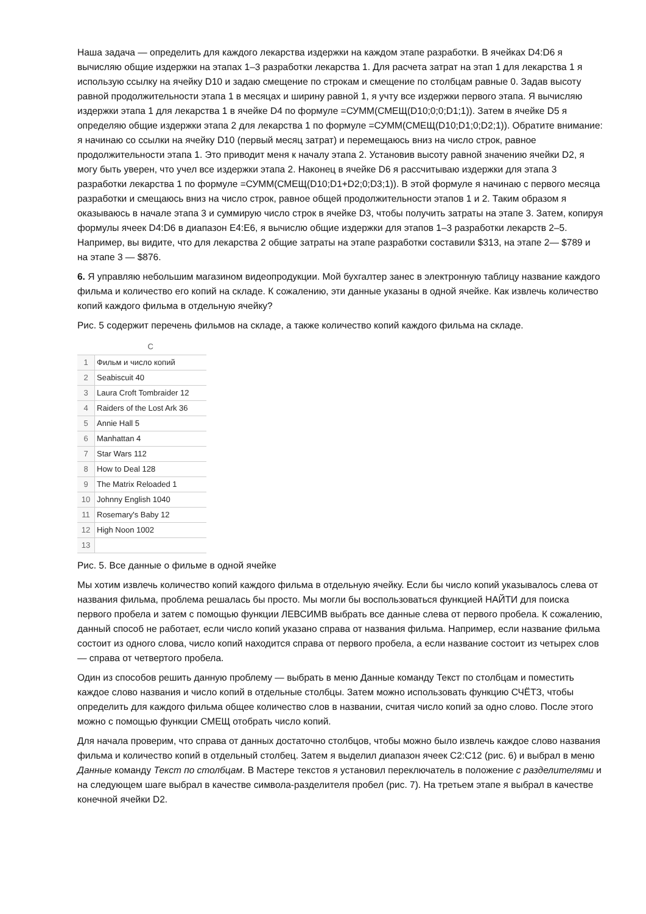Наша задача — определить для каждого лекарства издержки на каждом этапе разработки. В ячейках D4:D6 я вычисляю общие издержки на этапах 1–3 разработки лекарства 1. Для расчета затрат на этап 1 для лекарства 1 я использую ссылку на ячейку D10 и задаю смещение по строкам и смещение по столбцам равные 0. Задав высоту равной продолжительности этапа 1 в месяцах и ширину равной 1, я учту все издержки первого этапа. Я вычисляю издержки этапа 1 для лекарства 1 в ячейке D4 по формуле =СУММ(СМЕЩ(D10;0;0;D1;1)). Затем в ячейке D5 я определяю общие издержки этапа 2 для лекарства 1 по формуле =СУММ(СМЕЩ(D10;D1;0;D2;1)). Обратите внимание: я начинаю со ссылки на ячейку D10 (первый месяц затрат) и перемещаюсь вниз на число строк, равное продолжительности этапа 1. Это приводит меня к началу этапа 2. Установив высоту равной значению ячейки D2, я могу быть уверен, что учел все издержки этапа 2. Наконец в ячейке D6 я рассчитываю издержки для этапа 3 разработки лекарства 1 по формуле =СУММ(СМЕЩ(D10;D1+D2;0;D3;1)). В этой формуле я начинаю с первого месяца разработки и смещаюсь вниз на число строк, равное общей продолжительности этапов 1 и 2. Таким образом я оказываюсь в начале этапа 3 и суммирую число строк в ячейке D3, чтобы получить затраты на этапе 3. Затем, копируя формулы ячеек D4:D6 в диапазон E4:E6, я вычислю общие издержки для этапов 1–3 разработки лекарств 2–5. Например, вы видите, что для лекарства 2 общие затраты на этапе разработки составили $313, на этапе 2— $789 и на этапе 3 — $876.
6. Я управляю небольшим магазином видеопродукции. Мой бухгалтер занес в электронную таблицу название каждого фильма и количество его копий на складе. К сожалению, эти данные указаны в одной ячейке. Как извлечь количество копий каждого фильма в отдельную ячейку?
Рис. 5 содержит перечень фильмов на складе, а также количество копий каждого фильма на складе.
| | C |
| --- | --- |
| 1 | Фильм и число копий |
| 2 | Seabiscuit 40 |
| 3 | Laura Croft Tombraider 12 |
| 4 | Raiders of the Lost Ark 36 |
| 5 | Annie Hall 5 |
| 6 | Manhattan 4 |
| 7 | Star Wars 112 |
| 8 | How to Deal 128 |
| 9 | The Matrix Reloaded 1 |
| 10 | Johnny English 1040 |
| 11 | Rosemary's Baby 12 |
| 12 | High Noon 1002 |
| 13 | |
Рис. 5. Все данные о фильме в одной ячейке
Мы хотим извлечь количество копий каждого фильма в отдельную ячейку. Если бы число копий указывалось слева от названия фильма, проблема решалась бы просто. Мы могли бы воспользоваться функцией НАЙТИ для поиска первого пробела и затем с помощью функции ЛЕВСИМВ выбрать все данные слева от первого пробела. К сожалению, данный способ не работает, если число копий указано справа от названия фильма. Например, если название фильма состоит из одного слова, число копий находится справа от первого пробела, а если название состоит из четырех слов — справа от четвертого пробела.
Один из способов решить данную проблему — выбрать в меню Данные команду Текст по столбцам и поместить каждое слово названия и число копий в отдельные столбцы. Затем можно использовать функцию СЧЁТЗ, чтобы определить для каждого фильма общее количество слов в названии, считая число копий за одно слово. После этого можно с помощью функции СМЕЩ отобрать число копий.
Для начала проверим, что справа от данных достаточно столбцов, чтобы можно было извлечь каждое слово названия фильма и количество копий в отдельный столбец. Затем я выделил диапазон ячеек C2:C12 (рис. 6) и выбрал в меню Данные команду Текст по столбцам. В Мастере текстов я установил переключатель в положение с разделителями и на следующем шаге выбрал в качестве символа-разделителя пробел (рис. 7). На третьем этапе я выбрал в качестве конечной ячейки D2.